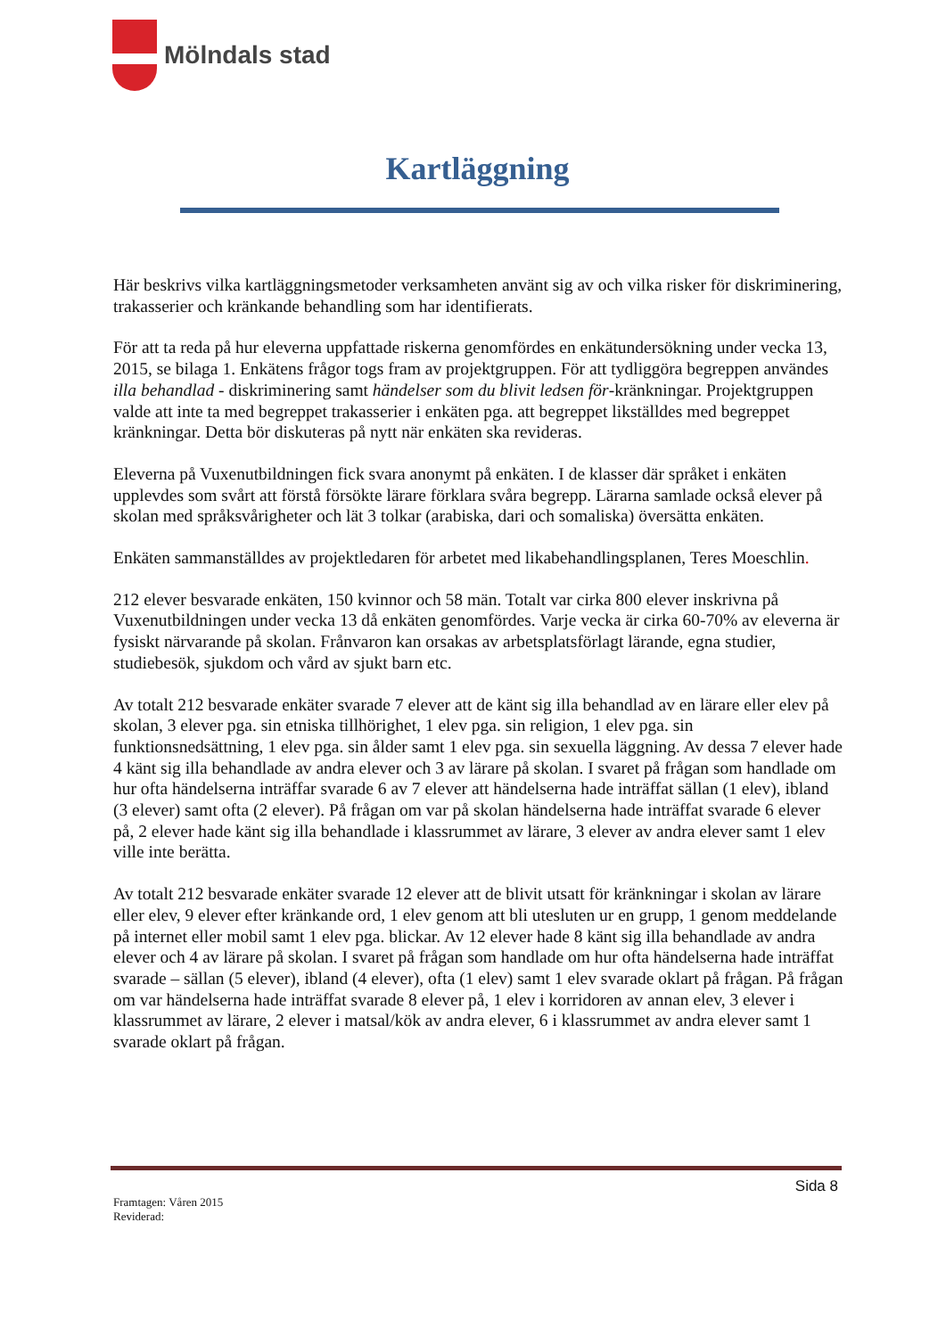Mölndals stad
Kartläggning
Här beskrivs vilka kartläggningsmetoder verksamheten använt sig av och vilka risker för diskriminering, trakasserier och kränkande behandling som har identifierats.
För att ta reda på hur eleverna uppfattade riskerna genomfördes en enkätundersökning under vecka 13, 2015, se bilaga 1. Enkätens frågor togs fram av projektgruppen. För att tydliggöra begreppen användes illa behandlad - diskriminering samt händelser som du blivit ledsen för-kränkningar. Projektgruppen valde att inte ta med begreppet trakasserier i enkäten pga. att begreppet likställdes med begreppet kränkningar. Detta bör diskuteras på nytt när enkäten ska revideras.
Eleverna på Vuxenutbildningen fick svara anonymt på enkäten. I de klasser där språket i enkäten upplevdes som svårt att förstå försökte lärare förklara svåra begrepp. Lärarna samlade också elever på skolan med språksvårigheter och lät 3 tolkar (arabiska, dari och somaliska) översätta enkäten.
Enkäten sammanställdes av projektledaren för arbetet med likabehandlingsplanen, Teres Moeschlin.
212 elever besvarade enkäten, 150 kvinnor och 58 män. Totalt var cirka 800 elever inskrivna på Vuxenutbildningen under vecka 13 då enkäten genomfördes. Varje vecka är cirka 60-70% av eleverna är fysiskt närvarande på skolan. Frånvaron kan orsakas av arbetsplatsförlagt lärande, egna studier, studiebesök, sjukdom och vård av sjukt barn etc.
Av totalt 212 besvarade enkäter svarade 7 elever att de känt sig illa behandlad av en lärare eller elev på skolan, 3 elever pga. sin etniska tillhörighet, 1 elev pga. sin religion, 1 elev pga. sin funktionsnedsättning, 1 elev pga. sin ålder samt 1 elev pga. sin sexuella läggning. Av dessa 7 elever hade 4 känt sig illa behandlade av andra elever och 3 av lärare på skolan. I svaret på frågan som handlade om hur ofta händelserna inträffar svarade 6 av 7 elever att händelserna hade inträffat sällan (1 elev), ibland (3 elever) samt ofta (2 elever). På frågan om var på skolan händelserna hade inträffat svarade 6 elever på, 2 elever hade känt sig illa behandlade i klassrummet av lärare, 3 elever av andra elever samt 1 elev ville inte berätta.
Av totalt 212 besvarade enkäter svarade 12 elever att de blivit utsatt för kränkningar i skolan av lärare eller elev, 9 elever efter kränkande ord, 1 elev genom att bli utesluten ur en grupp, 1 genom meddelande på internet eller mobil samt 1 elev pga. blickar. Av 12 elever hade 8 känt sig illa behandlade av andra elever och 4 av lärare på skolan. I svaret på frågan som handlade om hur ofta händelserna hade inträffat svarade – sällan (5 elever), ibland (4 elever), ofta (1 elev) samt 1 elev svarade oklart på frågan. På frågan om var händelserna hade inträffat svarade 8 elever på, 1 elev i korridoren av annan elev, 3 elever i klassrummet av lärare, 2 elever i matsal/kök av andra elever, 6 i klassrummet av andra elever samt 1 svarade oklart på frågan.
Sida 8
Framtagen: Våren 2015
Reviderad: